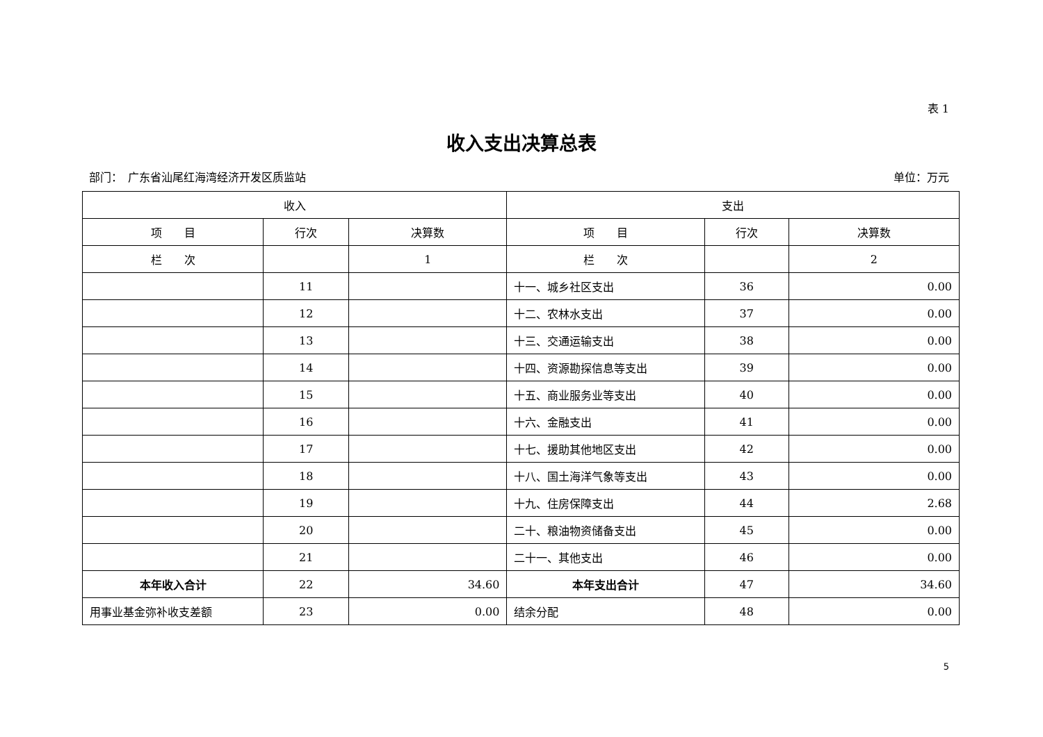表 1
收入支出决算总表
部门：　广东省汕尾红海湾经济开发区质监站 单位：万元
| 收入 | | | 支出 | | |
| --- | --- | --- | --- | --- | --- |
| 项 目 | 行次 | 决算数 | 项 目 | 行次 | 决算数 |
| 栏 次 | | 1 | 栏 次 | | 2 |
| | 11 | | 十一、城乡社区支出 | 36 | 0.00 |
| | 12 | | 十二、农林水支出 | 37 | 0.00 |
| | 13 | | 十三、交通运输支出 | 38 | 0.00 |
| | 14 | | 十四、资源勘探信息等支出 | 39 | 0.00 |
| | 15 | | 十五、商业服务业等支出 | 40 | 0.00 |
| | 16 | | 十六、金融支出 | 41 | 0.00 |
| | 17 | | 十七、援助其他地区支出 | 42 | 0.00 |
| | 18 | | 十八、国土海洋气象等支出 | 43 | 0.00 |
| | 19 | | 十九、住房保障支出 | 44 | 2.68 |
| | 20 | | 二十、粮油物资储备支出 | 45 | 0.00 |
| | 21 | | 二十一、其他支出 | 46 | 0.00 |
| 本年收入合计 | 22 | 34.60 | 本年支出合计 | 47 | 34.60 |
| 用事业基金弥补收支差额 | 23 | 0.00 | 结余分配 | 48 | 0.00 |
5